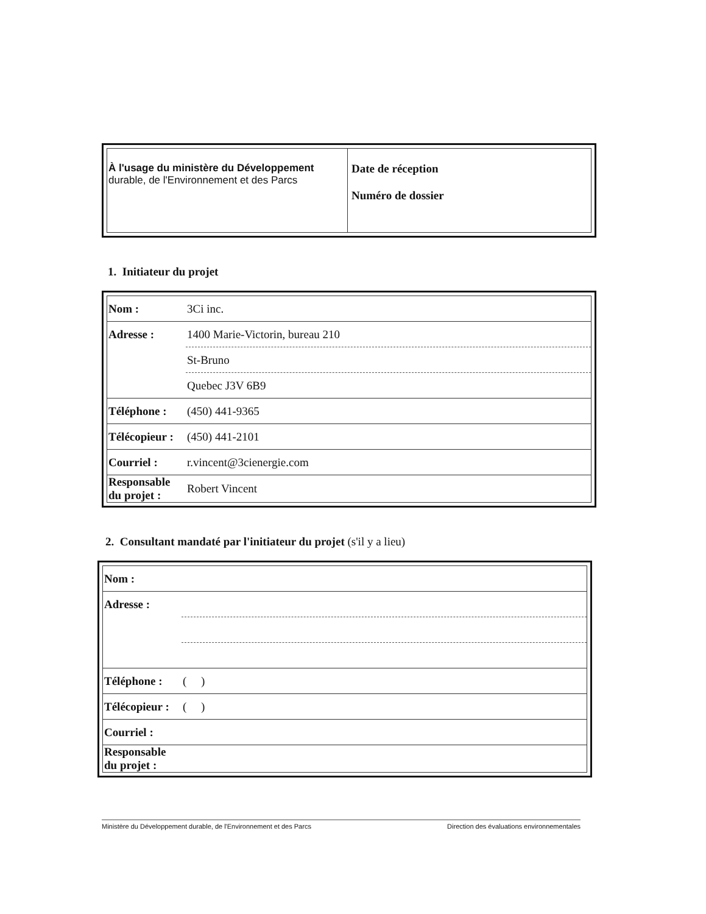| À l'usage du ministère du Développement durable, de l'Environnement et des Parcs | Date de réception Numéro de dossier |
1. Initiateur du projet
| Nom : | 3Ci inc. |
| Adresse : | 1400 Marie-Victorin, bureau 210 |
| | St-Bruno |
| | Quebec J3V 6B9 |
| Téléphone : | (450) 441-9365 |
| Télécopieur : | (450) 441-2101 |
| Courriel : | r.vincent@3cienergie.com |
| Responsable du projet : | Robert Vincent |
2. Consultant mandaté par l'initiateur du projet (s'il y a lieu)
| Nom : | |
| Adresse : | |
| Téléphone : | ( ) |
| Télécopieur : | ( ) |
| Courriel : | |
| Responsable du projet : | |
Ministère du Développement durable, de l'Environnement et des Parcs Direction des évaluations environnementales